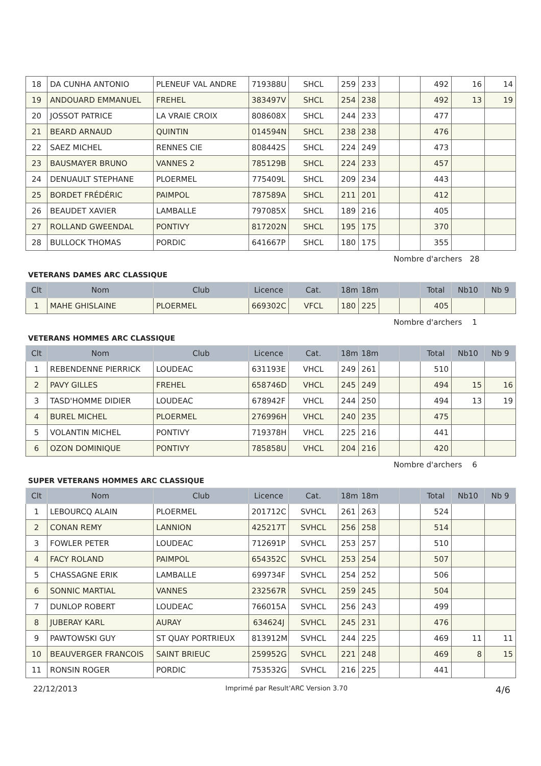| 18 | DA CUNHA ANTONIO | PLENEUF VAL ANDRE | 719388U | SHCL | 259 | 233 | | | 492 | 16 | 14 |
| 19 | ANDOUARD EMMANUEL | FREHEL | 383497V | SHCL | 254 | 238 | | | 492 | 13 | 19 |
| 20 | JOSSOT PATRICE | LA VRAIE CROIX | 808608X | SHCL | 244 | 233 | | | 477 | | |
| 21 | BEARD ARNAUD | QUINTIN | 014594N | SHCL | 238 | 238 | | | 476 | | |
| 22 | SAEZ MICHEL | RENNES CIE | 808442S | SHCL | 224 | 249 | | | 473 | | |
| 23 | BAUSMAYER BRUNO | VANNES 2 | 785129B | SHCL | 224 | 233 | | | 457 | | |
| 24 | DENUAULT STEPHANE | PLOERMEL | 775409L | SHCL | 209 | 234 | | | 443 | | |
| 25 | BORDET FRÉDÉRIC | PAIMPOL | 787589A | SHCL | 211 | 201 | | | 412 | | |
| 26 | BEAUDET XAVIER | LAMBALLE | 797085X | SHCL | 189 | 216 | | | 405 | | |
| 27 | ROLLAND GWEENDAL | PONTIVY | 817202N | SHCL | 195 | 175 | | | 370 | | |
| 28 | BULLOCK THOMAS | PORDIC | 641667P | SHCL | 180 | 175 | | | 355 | | |
Nombre d'archers 28
VETERANS DAMES ARC CLASSIQUE
| Clt | Nom | Club | Licence | Cat. | 18m | 18m | | | Total | Nb10 | Nb 9 |
| --- | --- | --- | --- | --- | --- | --- | --- | --- | --- | --- | --- |
| 1 | MAHE GHISLAINE | PLOERMEL | 669302C | VFCL | 180 | 225 | | | 405 | | |
Nombre d'archers 1
VETERANS HOMMES ARC CLASSIQUE
| Clt | Nom | Club | Licence | Cat. | 18m | 18m | | | Total | Nb10 | Nb 9 |
| --- | --- | --- | --- | --- | --- | --- | --- | --- | --- | --- | --- |
| 1 | REBENDENNE PIERRICK | LOUDEAC | 631193E | VHCL | 249 | 261 | | | 510 | | |
| 2 | PAVY GILLES | FREHEL | 658746D | VHCL | 245 | 249 | | | 494 | 15 | 16 |
| 3 | TASD'HOMME DIDIER | LOUDEAC | 678942F | VHCL | 244 | 250 | | | 494 | 13 | 19 |
| 4 | BUREL MICHEL | PLOERMEL | 276996H | VHCL | 240 | 235 | | | 475 | | |
| 5 | VOLANTIN MICHEL | PONTIVY | 719378H | VHCL | 225 | 216 | | | 441 | | |
| 6 | OZON DOMINIQUE | PONTIVY | 785858U | VHCL | 204 | 216 | | | 420 | | |
Nombre d'archers 6
SUPER VETERANS HOMMES ARC CLASSIQUE
| Clt | Nom | Club | Licence | Cat. | 18m | 18m | | | Total | Nb10 | Nb 9 |
| --- | --- | --- | --- | --- | --- | --- | --- | --- | --- | --- | --- |
| 1 | LEBOURCQ ALAIN | PLOERMEL | 201712C | SVHCL | 261 | 263 | | | 524 | | |
| 2 | CONAN REMY | LANNION | 425217T | SVHCL | 256 | 258 | | | 514 | | |
| 3 | FOWLER PETER | LOUDEAC | 712691P | SVHCL | 253 | 257 | | | 510 | | |
| 4 | FACY ROLAND | PAIMPOL | 654352C | SVHCL | 253 | 254 | | | 507 | | |
| 5 | CHASSAGNE ERIK | LAMBALLE | 699734F | SVHCL | 254 | 252 | | | 506 | | |
| 6 | SONNIC MARTIAL | VANNES | 232567R | SVHCL | 259 | 245 | | | 504 | | |
| 7 | DUNLOP ROBERT | LOUDEAC | 766015A | SVHCL | 256 | 243 | | | 499 | | |
| 8 | JUBERAY KARL | AURAY | 634624J | SVHCL | 245 | 231 | | | 476 | | |
| 9 | PAWTOWSKI GUY | ST QUAY PORTRIEUX | 813912M | SVHCL | 244 | 225 | | | 469 | 11 | 11 |
| 10 | BEAUVERGER FRANCOIS | SAINT BRIEUC | 259952G | SVHCL | 221 | 248 | | | 469 | 8 | 15 |
| 11 | RONSIN ROGER | PORDIC | 753532G | SVHCL | 216 | 225 | | | 441 | | |
22/12/2013 Imprimé par Result'ARC Version 3.70 4/6